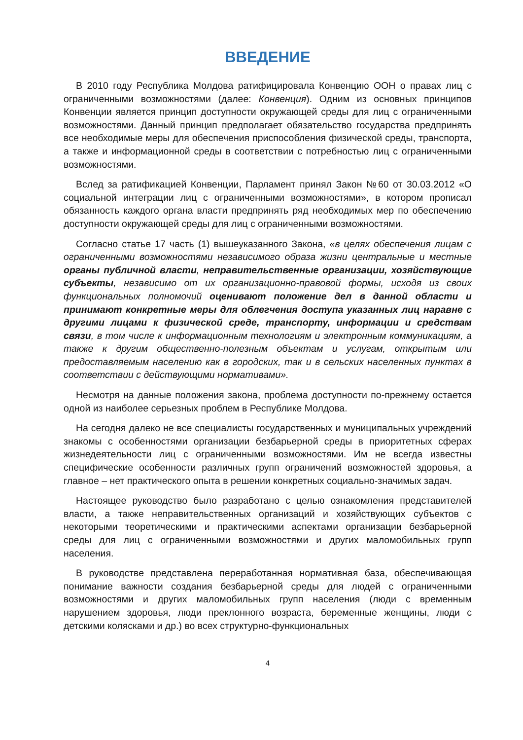ВВЕДЕНИЕ
В 2010 году Республика Молдова ратифицировала Конвенцию ООН о правах лиц с ограниченными возможностями (далее: Конвенция). Одним из основных принципов Конвенции является принцип доступности окружающей среды для лиц с ограниченными возможностями. Данный принцип предполагает обязательство государства предпринять все необходимые меры для обеспечения приспособления физической среды, транспорта, а также и информационной среды в соответствии с потребностью лиц с ограниченными возможностями.
Вслед за ратификацией Конвенции, Парламент принял Закон №60 от 30.03.2012 «О социальной интеграции лиц с ограниченными возможностями», в котором прописал обязанность каждого органа власти предпринять ряд необходимых мер по обеспечению доступности окружающей среды для лиц с ограниченными возможностями.
Согласно статье 17 часть (1) вышеуказанного Закона, «в целях обеспечения лицам с ограниченными возможностями независимого образа жизни центральные и местные органы публичной власти, неправительственные организации, хозяйствующие субъекты, независимо от их организационно-правовой формы, исходя из своих функциональных полномочий оценивают положение дел в данной области и принимают конкретные меры для облегчения доступа указанных лиц наравне с другими лицами к физической среде, транспорту, информации и средствам связи, в том числе к информационным технологиям и электронным коммуникациям, а также к другим общественно-полезным объектам и услугам, открытым или предоставляемым населению как в городских, так и в сельских населенных пунктах в соответствии с действующими нормативами».
Несмотря на данные положения закона, проблема доступности по-прежнему остается одной из наиболее серьезных проблем в Республике Молдова.
На сегодня далеко не все специалисты государственных и муниципальных учреждений знакомы с особенностями организации безбарьерной среды в приоритетных сферах жизнедеятельности лиц с ограниченными возможностями. Им не всегда известны специфические особенности различных групп ограничений возможностей здоровья, а главное – нет практического опыта в решении конкретных социально-значимых задач.
Настоящее руководство было разработано с целью ознакомления представителей власти, а также неправительственных организаций и хозяйствующих субъектов с некоторыми теоретическими и практическими аспектами организации безбарьерной среды для лиц с ограниченными возможностями и других маломобильных групп населения.
В руководстве представлена переработанная нормативная база, обеспечивающая понимание важности создания безбарьерной среды для людей с ограниченными возможностями и других маломобильных групп населения (люди с временным нарушением здоровья, люди преклонного возраста, беременные женщины, люди с детскими колясками и др.) во всех структурно-функциональных
4